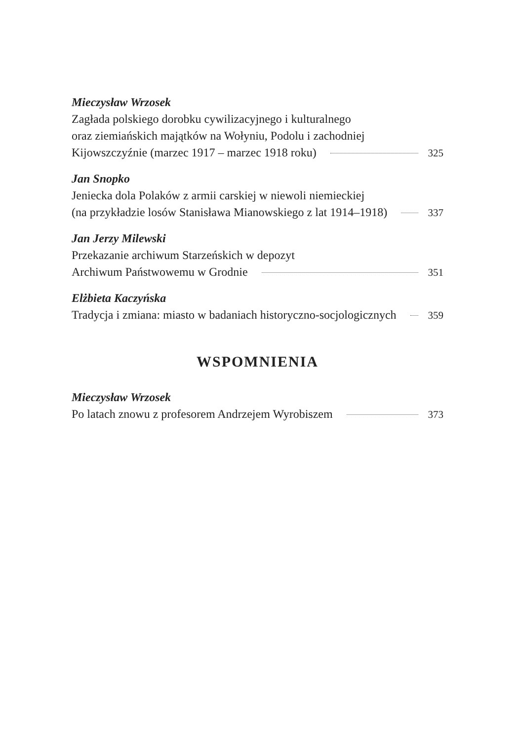Mieczysław Wrzosek
Zagłada polskiego dorobku cywilizacyjnego i kulturalnego
oraz ziemiańskich majątków na Wołyniu, Podolu i zachodniej
Kijowszczyźnie (marzec 1917 – marzec 1918 roku) 325
Jan Snopko
Jeniecka dola Polaków z armii carskiej w niewoli niemieckiej
(na przykładzie losów Stanisława Mianowskiego z lat 1914–1918) 337
Jan Jerzy Milewski
Przekazanie archiwum Starzeńskich w depozyt
Archiwum Państwowemu w Grodnie 351
Elżbieta Kaczyńska
Tradycja i zmiana: miasto w badaniach historyczno-socjologicznych 359
WSPOMNIENIA
Mieczysław Wrzosek
Po latach znowu z profesorem Andrzejem Wyrobiszem 373